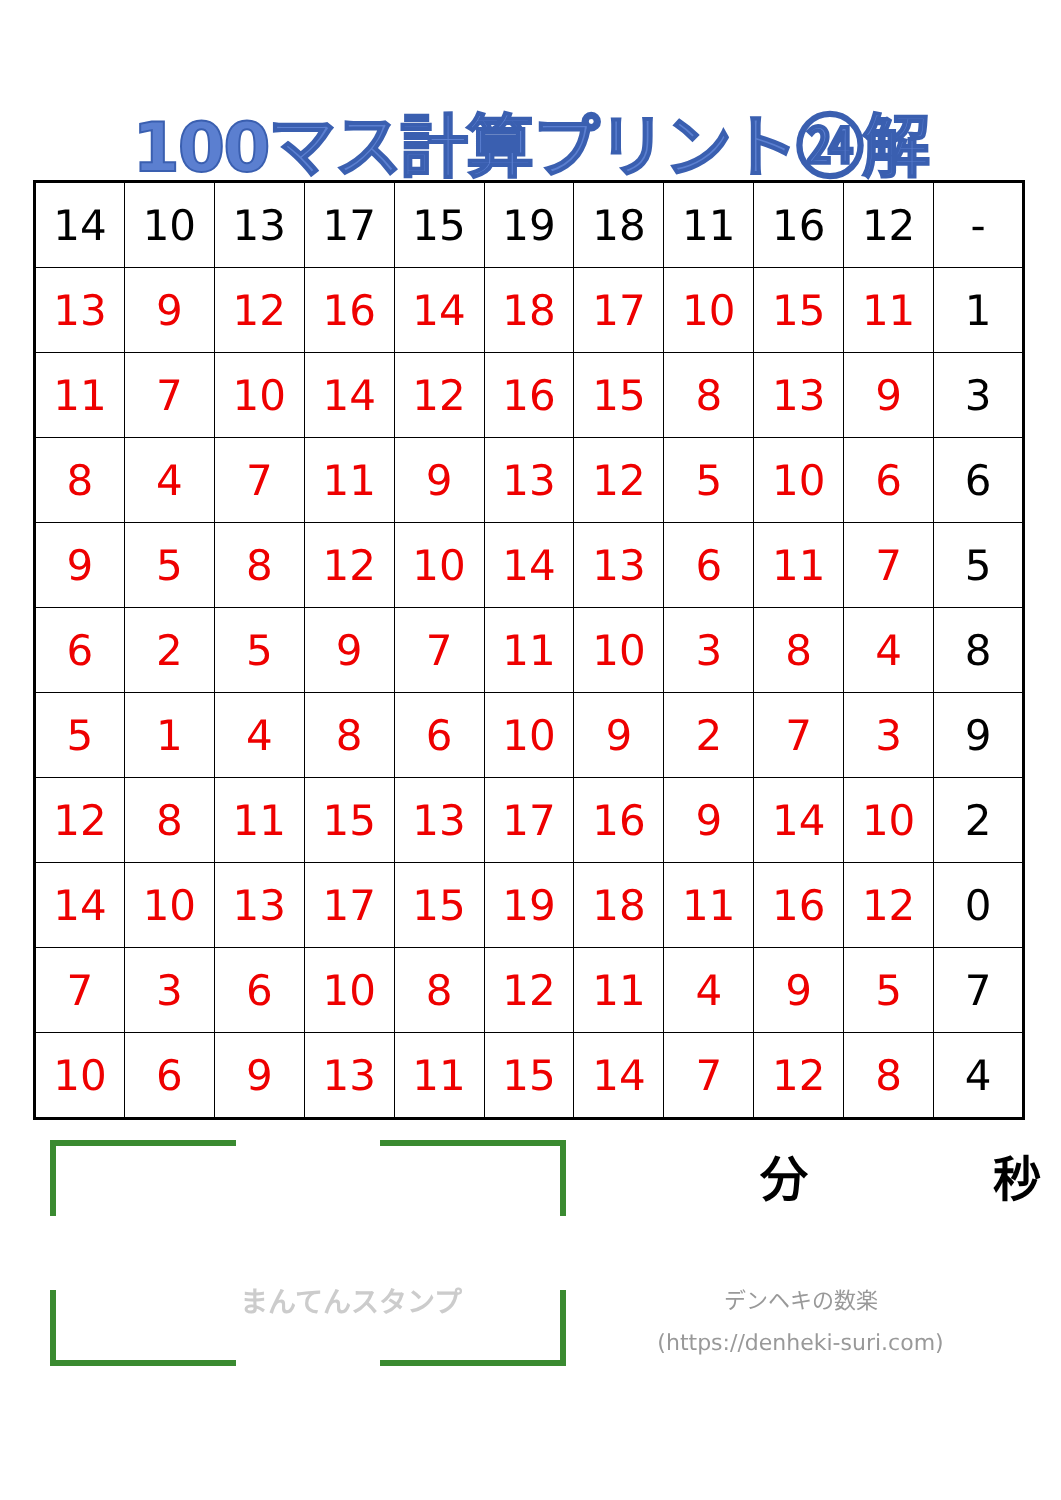100マス計算プリント㉔解
| 14 | 10 | 13 | 17 | 15 | 19 | 18 | 11 | 16 | 12 | - |
| 13 | 9 | 12 | 16 | 14 | 18 | 17 | 10 | 15 | 11 | 1 |
| 11 | 7 | 10 | 14 | 12 | 16 | 15 | 8 | 13 | 9 | 3 |
| 8 | 4 | 7 | 11 | 9 | 13 | 12 | 5 | 10 | 6 | 6 |
| 9 | 5 | 8 | 12 | 10 | 14 | 13 | 6 | 11 | 7 | 5 |
| 6 | 2 | 5 | 9 | 7 | 11 | 10 | 3 | 8 | 4 | 8 |
| 5 | 1 | 4 | 8 | 6 | 10 | 9 | 2 | 7 | 3 | 9 |
| 12 | 8 | 11 | 15 | 13 | 17 | 16 | 9 | 14 | 10 | 2 |
| 14 | 10 | 13 | 17 | 15 | 19 | 18 | 11 | 16 | 12 | 0 |
| 7 | 3 | 6 | 10 | 8 | 12 | 11 | 4 | 9 | 5 | 7 |
| 10 | 6 | 9 | 13 | 11 | 15 | 14 | 7 | 12 | 8 | 4 |
まんてんスタンプ
分 秒
デンヘキの数楽
(https://denheki-suri.com)